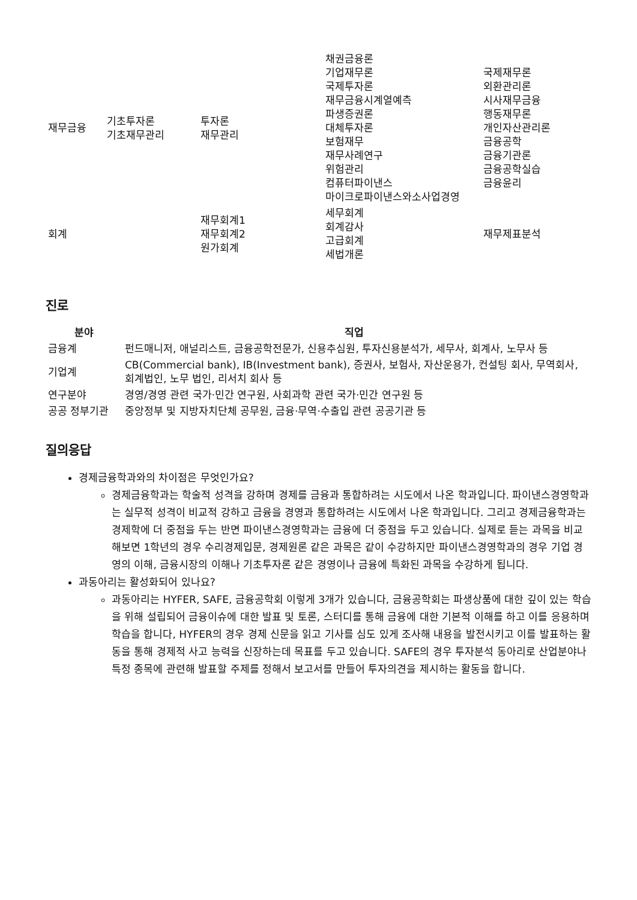| 재무금융 | 기초투자론 기초재무관리 | 투자론 재무관리 | 채권금융론 기업재무론 국제투자론 재무금융시계열예측 파생증권론 대체투자론 보험재무 재무사례연구 위험관리 컴퓨터파이낸스 마이크로파이낸스와소사업경영 | 국제재무론 외환관리론 시사재무금융 행동재무론 개인자산관리론 금융공학 금융기관론 금융공학실습 금융윤리 |
| 회계 | | 재무회계1 재무회계2 원가회계 | 세무회계 회계감사 고급회계 세법개론 | 재무제표분석 |
진로
| 분야 | 직업 |
| --- | --- |
| 금융계 | 펀드매니저, 애널리스트, 금융공학전문가, 신용추심원, 투자신용분석가, 세무사, 회계사, 노무사 등 |
| 기업계 | CB(Commercial bank), IB(Investment bank), 증권사, 보험사, 자산운용가, 컨설팅 회사, 무역회사, 회계법인, 노무 법인, 리서치 회사 등 |
| 연구분야 | 경영/경영 관련 국가·민간 연구원, 사회과학 관련 국가·민간 연구원 등 |
| 공공 정부기관 | 중앙정부 및 지방자치단체 공무원, 금융·무역·수출입 관련 공공기관 등 |
질의응답
경제금융학과와의 차이점은 무엇인가요?
경제금융학과는 학술적 성격을 강하며 경제를 금융과 통합하려는 시도에서 나온 학과입니다. 파이낸스경영학과는 실무적 성격이 비교적 강하고 금융을 경영과 통합하려는 시도에서 나온 학과입니다. 그리고 경제금융학과는 경제학에 더 중점을 두는 반면 파이낸스경영학과는 금융에 더 중점을 두고 있습니다. 실제로 듣는 과목을 비교해보면 1학년의 경우 수리경제입문, 경제원론 같은 과목은 같이 수강하지만 파이낸스경영학과의 경우 기업 경영의 이해, 금융시장의 이해나 기초투자론 같은 경영이나 금융에 특화된 과목을 수강하게 됩니다.
과동아리는 활성화되어 있나요?
과동아리는 HYFER, SAFE, 금융공학회 이렇게 3개가 있습니다, 금융공학회는 파생상품에 대한 깊이 있는 학습을 위해 설립되어 금융이슈에 대한 발표 및 토론, 스터디를 통해 금융에 대한 기본적 이해를 하고 이를 응용하며 학습을 합니다, HYFER의 경우 경제 신문을 읽고 기사를 심도 있게 조사해 내용을 발전시키고 이를 발표하는 활동을 통해 경제적 사고 능력을 신장하는데 목표를 두고 있습니다. SAFE의 경우 투자분석 동아리로 산업분야나 특정 종목에 관련해 발표할 주제를 정해서 보고서를 만들어 투자의견을 제시하는 활동을 합니다.